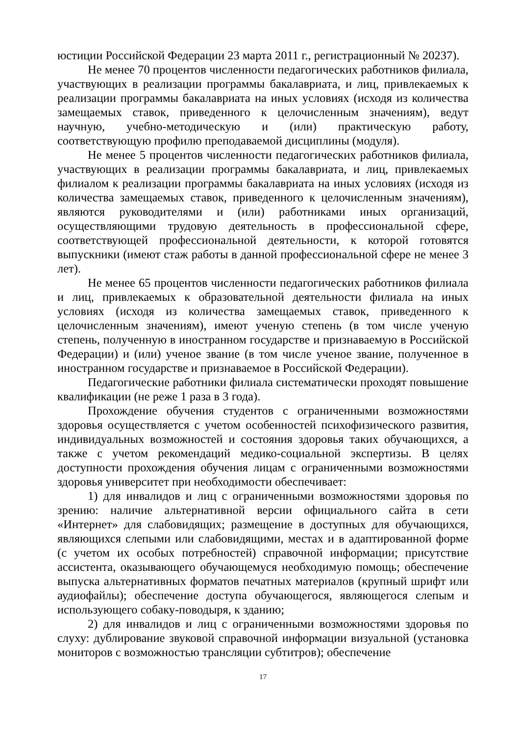юстиции Российской Федерации 23 марта 2011 г., регистрационный № 20237).
Не менее 70 процентов численности педагогических работников филиала, участвующих в реализации программы бакалавриата, и лиц, привлекаемых к реализации программы бакалавриата на иных условиях (исходя из количества замещаемых ставок, приведенного к целочисленным значениям), ведут научную, учебно-методическую и (или) практическую работу, соответствующую профилю преподаваемой дисциплины (модуля).
Не менее 5 процентов численности педагогических работников филиала, участвующих в реализации программы бакалавриата, и лиц, привлекаемых филиалом к реализации программы бакалавриата на иных условиях (исходя из количества замещаемых ставок, приведенного к целочисленным значениям), являются руководителями и (или) работниками иных организаций, осуществляющими трудовую деятельность в профессиональной сфере, соответствующей профессиональной деятельности, к которой готовятся выпускники (имеют стаж работы в данной профессиональной сфере не менее 3 лет).
Не менее 65 процентов численности педагогических работников филиала и лиц, привлекаемых к образовательной деятельности филиала на иных условиях (исходя из количества замещаемых ставок, приведенного к целочисленным значениям), имеют ученую степень (в том числе ученую степень, полученную в иностранном государстве и признаваемую в Российской Федерации) и (или) ученое звание (в том числе ученое звание, полученное в иностранном государстве и признаваемое в Российской Федерации).
Педагогические работники филиала систематически проходят повышение квалификации (не реже 1 раза в 3 года).
Прохождение обучения студентов с ограниченными возможностями здоровья осуществляется с учетом особенностей психофизического развития, индивидуальных возможностей и состояния здоровья таких обучающихся, а также с учетом рекомендаций медико-социальной экспертизы. В целях доступности прохождения обучения лицам с ограниченными возможностями здоровья университет при необходимости обеспечивает:
1) для инвалидов и лиц с ограниченными возможностями здоровья по зрению: наличие альтернативной версии официального сайта в сети «Интернет» для слабовидящих; размещение в доступных для обучающихся, являющихся слепыми или слабовидящими, местах и в адаптированной форме (с учетом их особых потребностей) справочной информации; присутствие ассистента, оказывающего обучающемуся необходимую помощь; обеспечение выпуска альтернативных форматов печатных материалов (крупный шрифт или аудиофайлы); обеспечение доступа обучающегося, являющегося слепым и использующего собаку-поводыря, к зданию;
2) для инвалидов и лиц с ограниченными возможностями здоровья по слуху: дублирование звуковой справочной информации визуальной (установка мониторов с возможностью трансляции субтитров); обеспечение
17